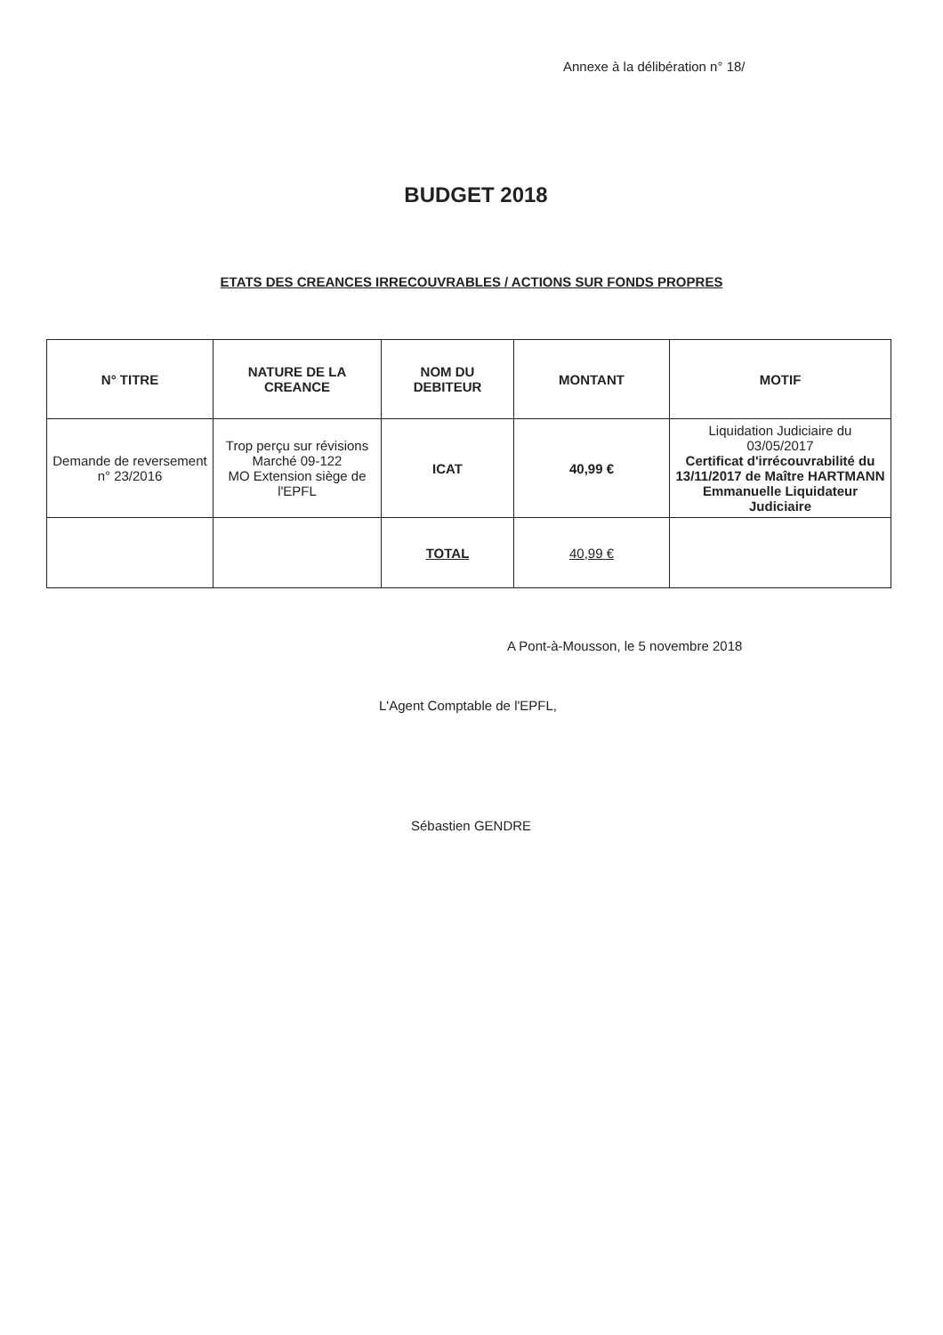Annexe à la délibération n° 18/
BUDGET 2018
ETATS DES CREANCES IRRECOUVRABLES / ACTIONS SUR FONDS PROPRES
| N° TITRE | NATURE DE LA CREANCE | NOM DU DEBITEUR | MONTANT | MOTIF |
| --- | --- | --- | --- | --- |
| Demande de reversement n° 23/2016 | Trop perçu sur révisions Marché 09-122 MO Extension siège de l'EPFL | ICAT | 40,99 € | Liquidation Judiciaire du 03/05/2017 Certificat d'irrécouvrabilité du 13/11/2017 de Maître HARTMANN Emmanuelle Liquidateur Judiciaire |
| | | TOTAL | 40,99 € | |
A Pont-à-Mousson, le 5 novembre 2018
L'Agent Comptable de l'EPFL,
Sébastien GENDRE